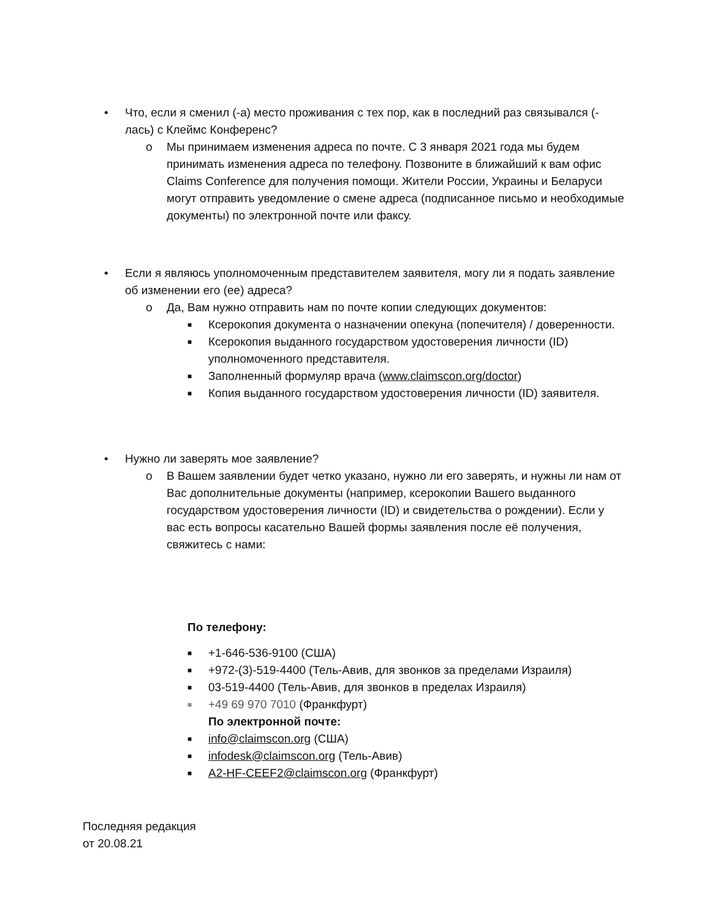• Что, если я сменил (-а) место проживания с тех пор, как в последний раз связывался (-лась) с Клеймс Конференс?
o Мы принимаем изменения адреса по почте. С 3 января 2021 года мы будем принимать изменения адреса по телефону. Позвоните в ближайший к вам офис Claims Conference для получения помощи. Жители России, Украины и Беларуси могут отправить уведомление о смене адреса (подписанное письмо и необходимые документы) по электронной почте или факсу.
• Если я являюсь уполномоченным представителем заявителя, могу ли я подать заявление об изменении его (ее) адреса?
o Да, Вам нужно отправить нам по почте копии следующих документов:
■ Ксерокопия документа о назначении опекуна (попечителя) / доверенности.
■ Ксерокопия выданного государством удостоверения личности (ID) уполномоченного представителя.
■ Заполненный формуляр врача (www.claimscon.org/doctor)
■ Копия выданного государством удостоверения личности (ID) заявителя.
• Нужно ли заверять мое заявление?
o В Вашем заявлении будет четко указано, нужно ли его заверять, и нужны ли нам от Вас дополнительные документы (например, ксерокопии Вашего выданного государством удостоверения личности (ID) и свидетельства о рождении). Если у вас есть вопросы касательно Вашей формы заявления после её получения, свяжитесь с нами:
По телефону:
■ +1-646-536-9100 (США)
■ +972-(3)-519-4400 (Тель-Авив, для звонков за пределами Израиля)
■ 03-519-4400 (Тель-Авив, для звонков в пределах Израиля)
■ +49 69 970 7010 (Франкфурт)
По электронной почте:
■ info@claimscon.org (США)
■ infodesk@claimscon.org (Тель-Авив)
■ A2-HF-CEEF2@claimscon.org (Франкфурт)
Последняя редакция
от 20.08.21